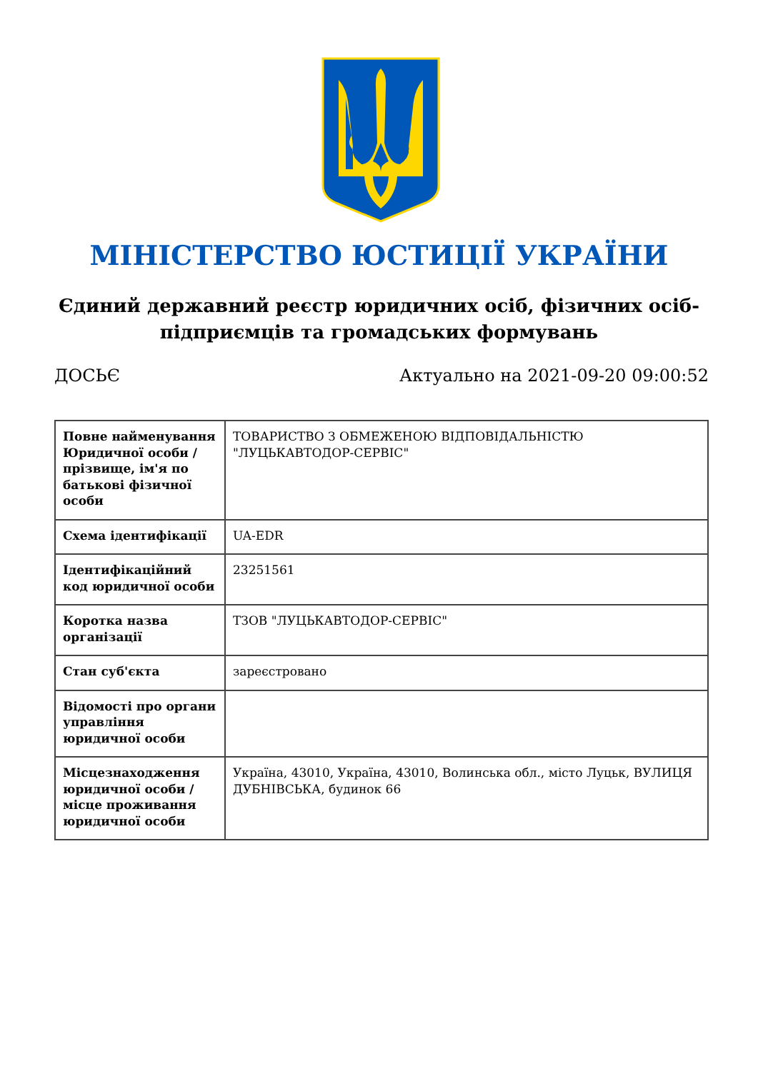МІНІСТЕРСТВО ЮСТИЦІЇ УКРАЇНИ
Єдиний державний реєстр юридичних осіб, фізичних осіб-підприємців та громадських формувань
ДОСЬЄ Актуально на 2021-09-20 09:00:52
| Повне найменування Юридичної особи / прізвище, ім'я по батькові фізичної особи | ТОВАРИСТВО З ОБМЕЖЕНОЮ ВІДПОВІДАЛЬНІСТЮ "ЛУЦЬКАВТОДОР-СЕРВІС" |
| Схема ідентифікації | UA-EDR |
| Ідентифікаційний код юридичної особи | 23251561 |
| Коротка назва організації | ТЗОВ "ЛУЦЬКАВТОДОР-СЕРВІС" |
| Стан суб'єкта | зареєстровано |
| Відомості про органи управління юридичної особи | |
| Місцезнаходження юридичної особи / місце проживання юридичної особи | Україна, 43010, Україна, 43010, Волинська обл., місто Луцьк, ВУЛИЦЯ ДУБНІВСЬКА, будинок 66 |